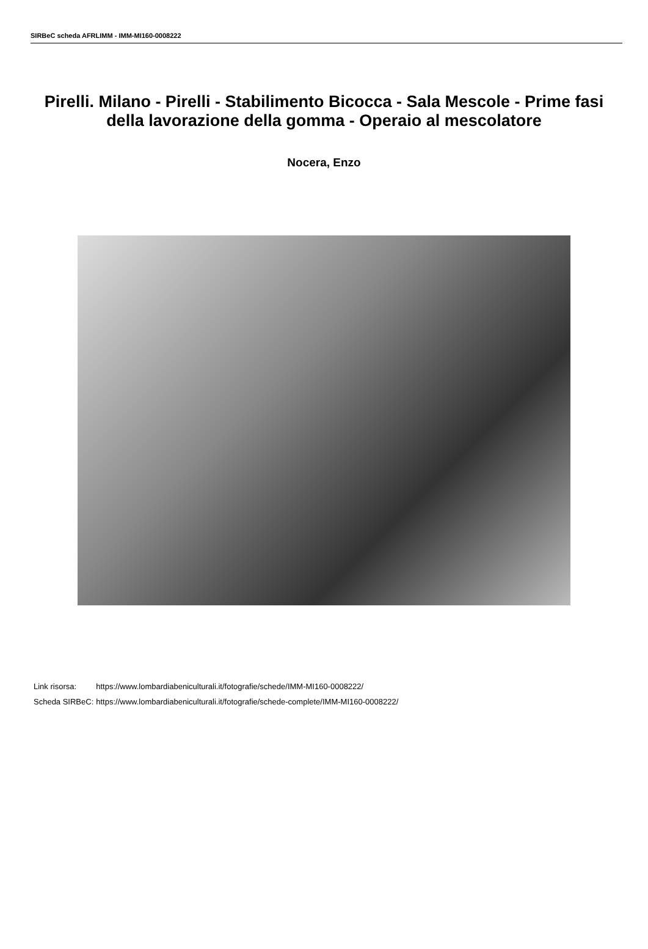SIRBeC scheda AFRLIMM - IMM-MI160-0008222
Pirelli. Milano - Pirelli - Stabilimento Bicocca - Sala Mescole - Prime fasi della lavorazione della gomma - Operaio al mescolatore
Nocera, Enzo
| Link risorsa: | https://www.lombardiabeniculturali.it/fotografie/schede/IMM-MI160-0008222/ |
| Scheda SIRBeC: | https://www.lombardiabeniculturali.it/fotografie/schede-complete/IMM-MI160-0008222/ |